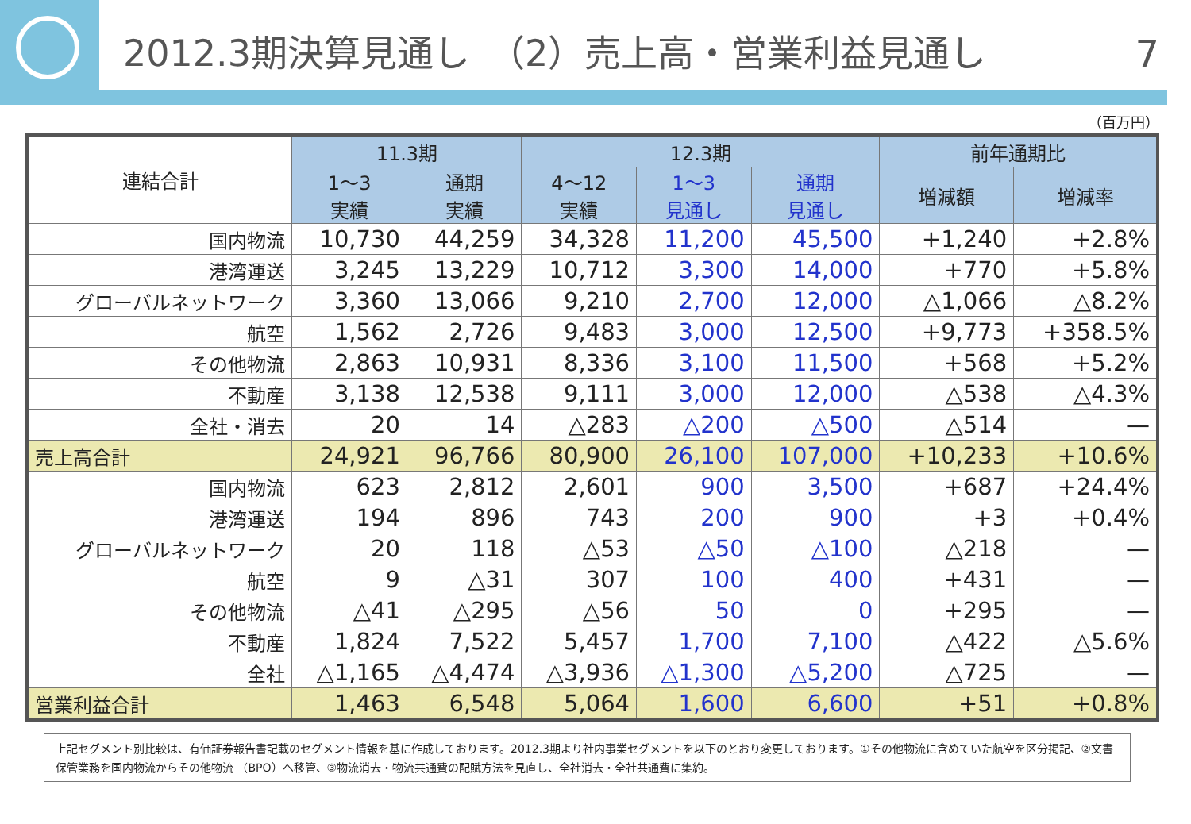2012.3期決算見通し　（2）売上高・営業利益見通し
7
（百万円）
| 連結合計 | 11.3期 | | 12.3期 | | | 前年通期比 | |
| --- | --- | --- | --- | --- | --- | --- | --- |
| | 1～3 実績 | 通期 実績 | 4～12 実績 | 1～3 見通し | 通期 見通し | 増減額 | 増減率 |
| 国内物流 | 10,730 | 44,259 | 34,328 | 11,200 | 45,500 | +1,240 | +2.8% |
| 港湾運送 | 3,245 | 13,229 | 10,712 | 3,300 | 14,000 | +770 | +5.8% |
| グローバルネットワーク | 3,360 | 13,066 | 9,210 | 2,700 | 12,000 | △1,066 | △8.2% |
| 航空 | 1,562 | 2,726 | 9,483 | 3,000 | 12,500 | +9,773 | +358.5% |
| その他物流 | 2,863 | 10,931 | 8,336 | 3,100 | 11,500 | +568 | +5.2% |
| 不動産 | 3,138 | 12,538 | 9,111 | 3,000 | 12,000 | △538 | △4.3% |
| 全社・消去 | 20 | 14 | △283 | △200 | △500 | △514 | — |
| 売上高合計 | 24,921 | 96,766 | 80,900 | 26,100 | 107,000 | +10,233 | +10.6% |
| 国内物流 | 623 | 2,812 | 2,601 | 900 | 3,500 | +687 | +24.4% |
| 港湾運送 | 194 | 896 | 743 | 200 | 900 | +3 | +0.4% |
| グローバルネットワーク | 20 | 118 | △53 | △50 | △100 | △218 | — |
| 航空 | 9 | △31 | 307 | 100 | 400 | +431 | — |
| その他物流 | △41 | △295 | △56 | 50 | 0 | +295 | — |
| 不動産 | 1,824 | 7,522 | 5,457 | 1,700 | 7,100 | △422 | △5.6% |
| 全社 | △1,165 | △4,474 | △3,936 | △1,300 | △5,200 | △725 | — |
| 営業利益合計 | 1,463 | 6,548 | 5,064 | 1,600 | 6,600 | +51 | +0.8% |
上記セグメント別比較は、有価証券報告書記載のセグメント情報を基に作成しております。2012.3期より社内事業セグメントを以下のとおり変更しております。①その他物流に含めていた航空を区分掲記、②文書保管業務を国内物流からその他物流 （BPO）へ移管、③物流消去・物流共通費の配賦方法を見直し、全社消去・全社共通費に集約。